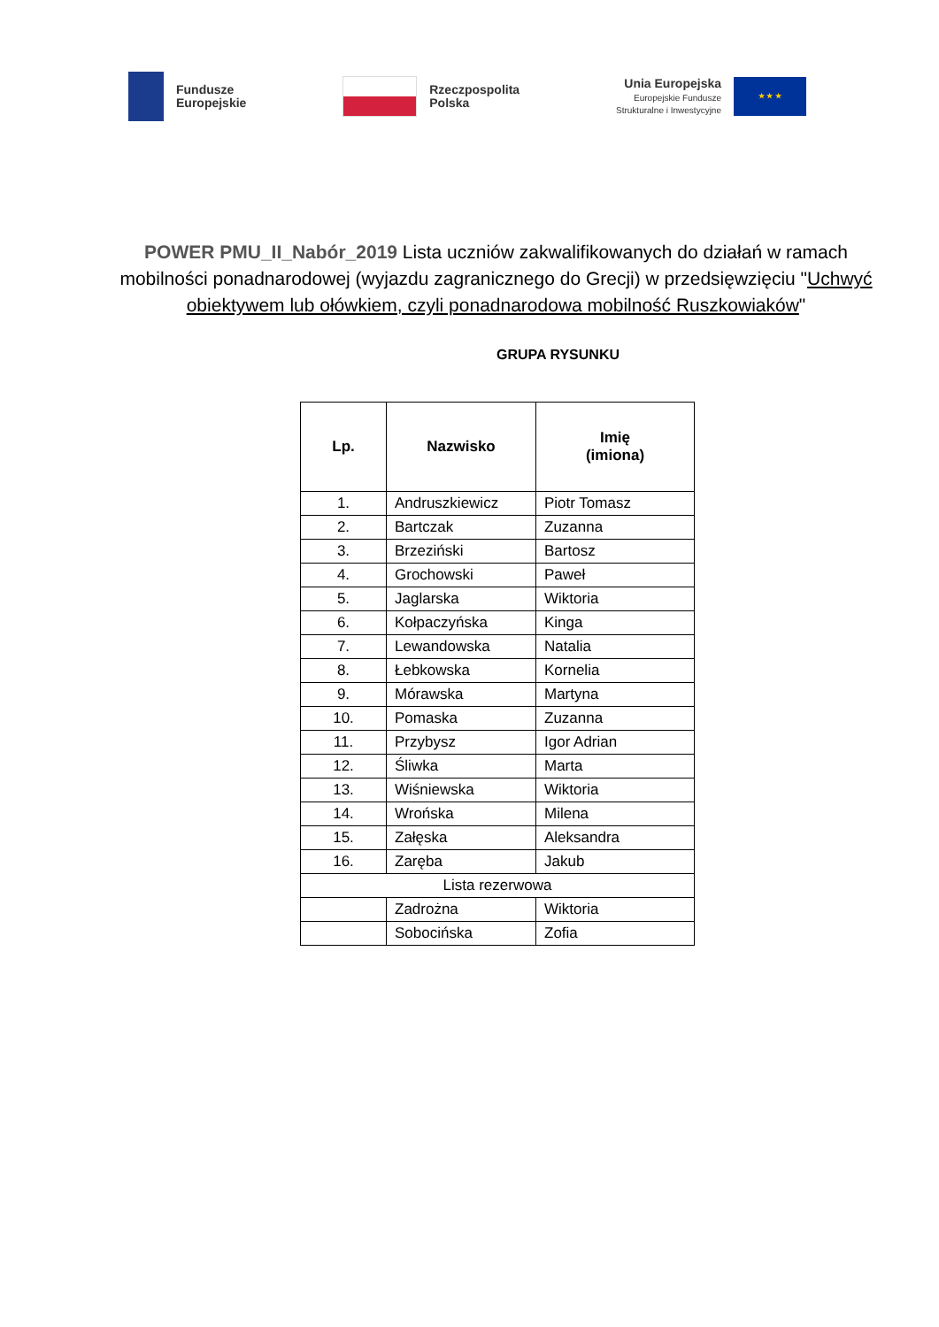Fundusze
Europejskie
Rzeczpospolita
Polska
Unia Europejska
Europejskie Fundusze
Strukturalne i Inwestycyjne
★ ★ ★
POWER PMU_II_Nabór_2019 Lista uczniów zakwalifikowanych do działań w ramach mobilności ponadnarodowej (wyjazdu zagranicznego do Grecji) w przedsięwzięciu "Uchwyć obiektywem lub ołówkiem, czyli ponadnarodowa mobilność Ruszkowiaków"
GRUPA RYSUNKU
| Lp. | Nazwisko | Imię (imiona) |
| --- | --- | --- |
| 1. | Andruszkiewicz | Piotr Tomasz |
| 2. | Bartczak | Zuzanna |
| 3. | Brzeziński | Bartosz |
| 4. | Grochowski | Paweł |
| 5. | Jaglarska | Wiktoria |
| 6. | Kołpaczyńska | Kinga |
| 7. | Lewandowska | Natalia |
| 8. | Łebkowska | Kornelia |
| 9. | Mórawska | Martyna |
| 10. | Pomaska | Zuzanna |
| 11. | Przybysz | Igor Adrian |
| 12. | Śliwka | Marta |
| 13. | Wiśniewska | Wiktoria |
| 14. | Wrońska | Milena |
| 15. | Załęska | Aleksandra |
| 16. | Zaręba | Jakub |
| Lista rezerwowa | | |
| | Zadrożna | Wiktoria |
| | Sobocińska | Zofia |